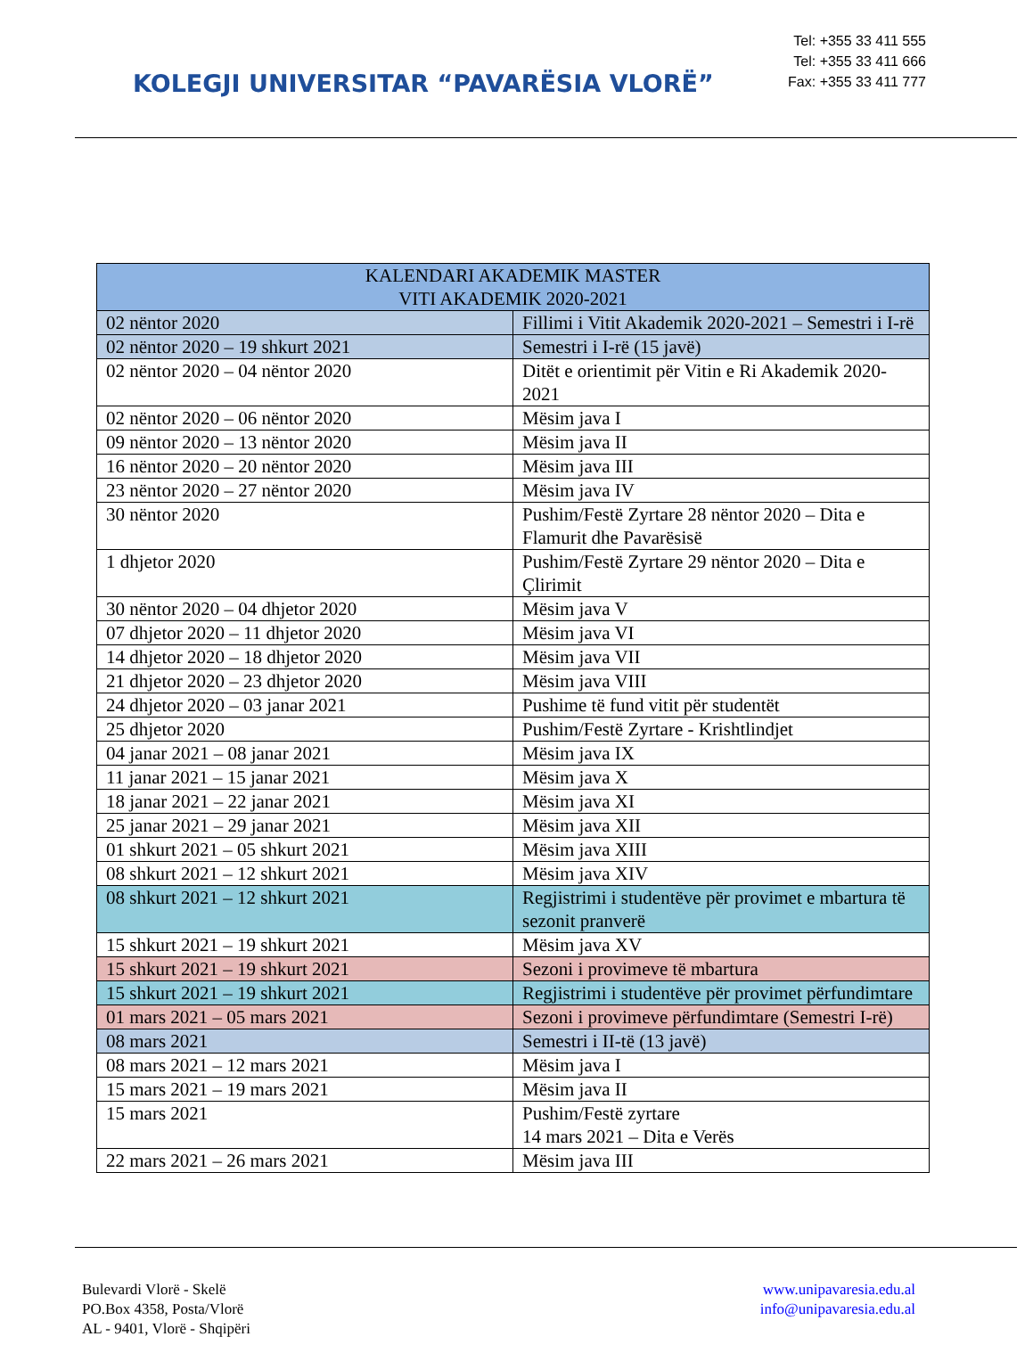KOLEGJI UNIVERSITAR “PAVARËSIA VLORË”
Tel: +355 33 411 555
Tel: +355 33 411 666
Fax: +355 33 411 777
| KALENDARI AKADEMIK MASTER VITI AKADEMIK 2020-2021 | |
| --- | --- |
| 02 nëntor 2020 | Fillimi i Vitit Akademik 2020-2021 – Semestri i I-rë |
| 02 nëntor 2020 – 19 shkurt 2021 | Semestri i I-rë (15 javë) |
| 02 nëntor 2020 – 04 nëntor 2020 | Ditët e orientimit për Vitin e Ri Akademik 2020-2021 |
| 02 nëntor 2020 – 06 nëntor 2020 | Mësim java I |
| 09 nëntor 2020 – 13 nëntor 2020 | Mësim java II |
| 16 nëntor 2020 – 20 nëntor 2020 | Mësim java III |
| 23 nëntor 2020 – 27 nëntor 2020 | Mësim java IV |
| 30 nëntor 2020 | Pushim/Festë Zyrtare 28 nëntor 2020 – Dita e Flamurit dhe Pavarësisë |
| 1 dhjetor 2020 | Pushim/Festë Zyrtare 29 nëntor 2020 – Dita e Çlirimit |
| 30 nëntor 2020 – 04 dhjetor 2020 | Mësim java V |
| 07 dhjetor 2020 – 11 dhjetor 2020 | Mësim java VI |
| 14 dhjetor 2020 – 18 dhjetor 2020 | Mësim java VII |
| 21 dhjetor 2020 – 23 dhjetor 2020 | Mësim java VIII |
| 24 dhjetor 2020 – 03 janar 2021 | Pushime të fund vitit për studentët |
| 25 dhjetor 2020 | Pushim/Festë Zyrtare - Krishtlindjet |
| 04 janar 2021 – 08 janar 2021 | Mësim java IX |
| 11 janar 2021 – 15 janar 2021 | Mësim java X |
| 18 janar 2021 – 22 janar 2021 | Mësim java XI |
| 25 janar 2021 – 29 janar 2021 | Mësim java XII |
| 01 shkurt 2021 – 05 shkurt 2021 | Mësim java XIII |
| 08 shkurt 2021 – 12 shkurt 2021 | Mësim java XIV |
| 08 shkurt 2021 – 12 shkurt 2021 | Regjistrimi i studentëve për provimet e mbartura të sezonit pranverë |
| 15 shkurt 2021 – 19 shkurt 2021 | Mësim java XV |
| 15 shkurt 2021 – 19 shkurt 2021 | Sezoni i provimeve të mbartura |
| 15 shkurt 2021 – 19 shkurt 2021 | Regjistrimi i studentëve për provimet përfundimtare |
| 01 mars 2021 – 05 mars 2021 | Sezoni i provimeve përfundimtare (Semestri I-rë) |
| 08 mars 2021 | Semestri i II-të (13 javë) |
| 08 mars 2021 – 12 mars 2021 | Mësim java I |
| 15 mars 2021 – 19 mars 2021 | Mësim java II |
| 15 mars 2021 | Pushim/Festë zyrtare 14 mars 2021 – Dita e Verës |
| 22 mars 2021 – 26 mars 2021 | Mësim java III |
Bulevardi Vlorë - Skelë
PO.Box 4358, Posta/Vlorë
AL - 9401, Vlorë - Shqipëri
www.unipavaresia.edu.al
info@unipavaresia.edu.al